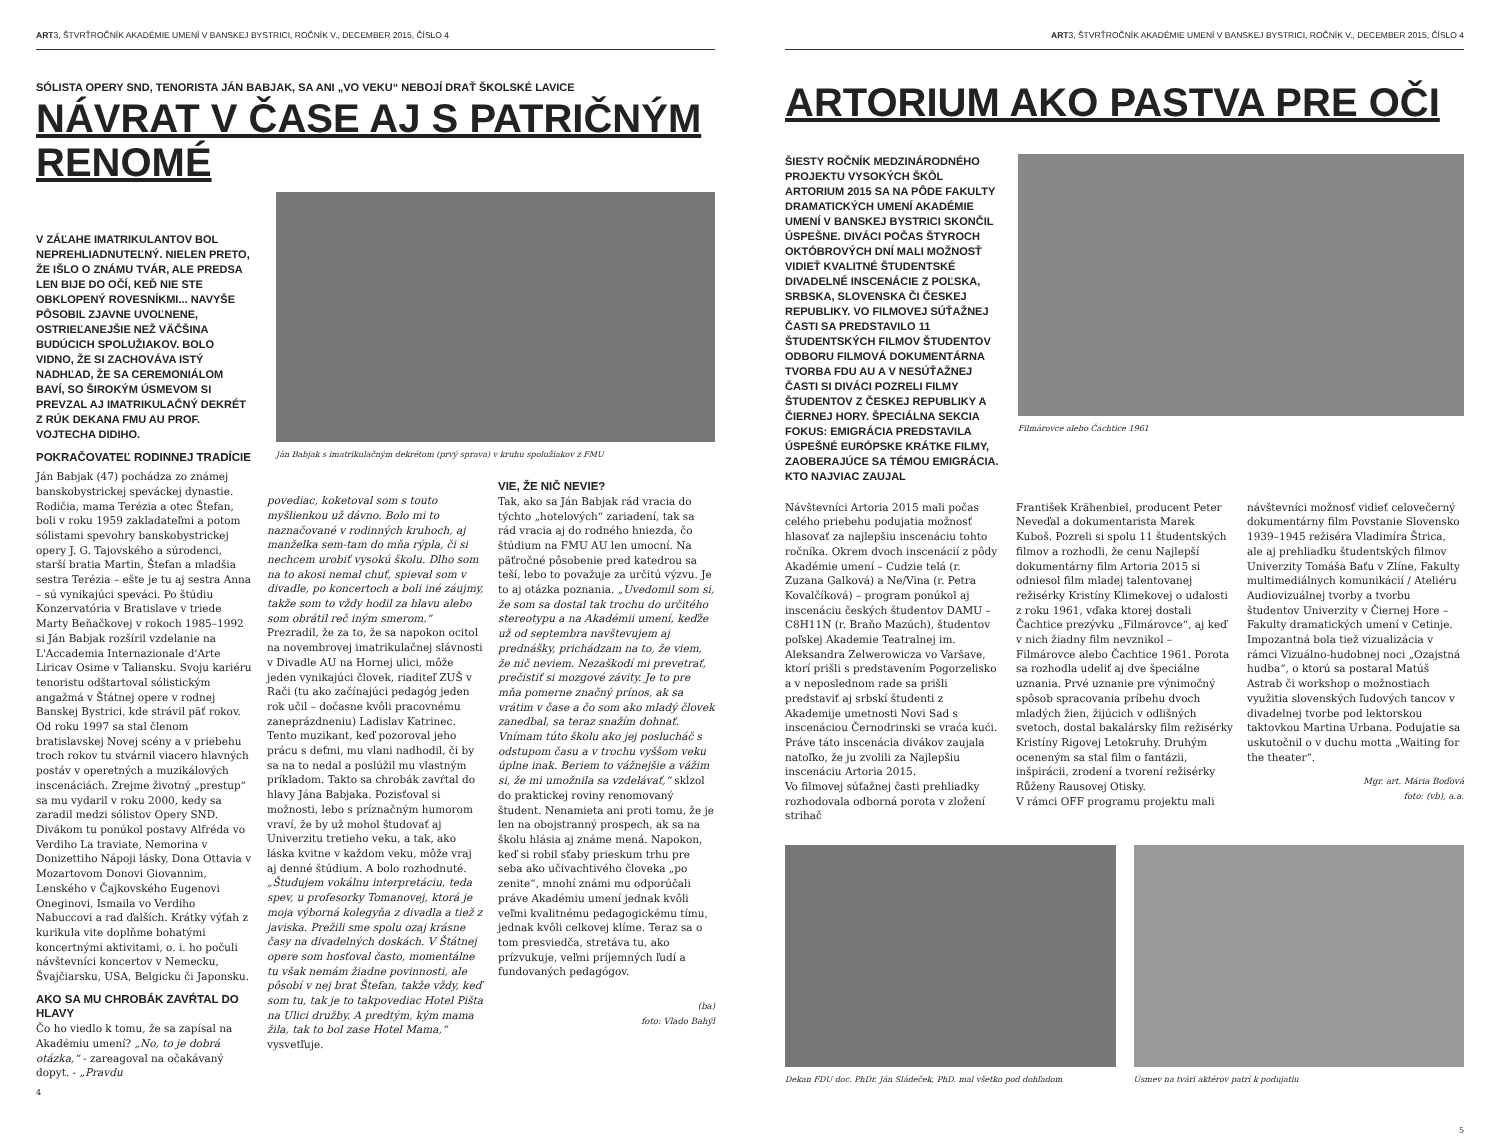ART3, ŠTVRŤROČNÍK AKADÉMIE UMENÍ V BANSKEJ BYSTRICI, ROČNÍK V., DECEMBER 2015, ČÍSLO 4
SÓLISTA OPERY SND, TENORISTA JÁN BABJAK, SA ANI „VO VEKU“ NEBOJÍ DRAŤ ŠKOLSKÉ LAVICE
NÁVRAT V ČASE AJ S PATRIČNÝM RENOMÉ
V ZÁĽAHE IMATRIKULANTOV BOL NEPREHLIADNUTEĽNÝ. NIELEN PRETO, ŽE IŠLO O ZNÁMU TVÁR, ALE PREDSA LEN BIJE DO OČÍ, KEĎ NIE STE OBKLOPENÝ ROVESNÍKMI... NAVYŠE PÔSOBIL ZJAVNE UVOĽNENE, OSTRIEĽANEJŠIE NEŽ VÄČŠINA BUDÚCICH SPOLUŽIAKOV. BOLO VIDNO, ŽE SI ZACHOVÁVA ISTÝ NADHĽAD, ŽE SA CEREMONIÁLOM BAVÍ, SO ŠIROKÝM ÚSMEVOM SI PREVZAL AJ IMATRIKULAČNÝ DEKRÉT Z RÚK DEKANA FMU AU PROF. VOJTECHA DIDIHO.
POKRAČOVATEĽ RODINNEJ TRADÍCIE
Ján Babjak s imatrikulačným dekrétom (prvý sprava) v kruhu spolužiakov z FMU
Ján Babjak (47) pochádza zo známej banskobystrickej speváckej dynastie. Rodičia, mama Terézia a otec Štefan, boli v roku 1959 zakladateľmi a potom sólistami spevohry banskobystrickej opery J. G. Tajovského a súrodenci, starší bratia Martin, Štefan a mladšia sestra Terézia – ešte je tu aj sestra Anna – sú vynikajúci speváci. Po štúdiu Konzervatória v Bratislave v triede Marty Beňačkovej v rokoch 1985–1992 si Ján Babjak rozšíril vzdelanie na L'Accademia Internazionale d'Arte Liricav Osime v Taliansku. Svoju kariéru tenoristu odštartoval sólistickým angažmá v Štátnej opere v rodnej Banskej Bystrici, kde strávil päť rokov. Od roku 1997 sa stal členom bratislavskej Novej scény a v priebehu troch rokov tu stvárnil viacero hlavných postáv v operetných a muzikálových inscenáciách. Zrejme životný „prestup“ sa mu vydaril v roku 2000, kedy sa zaradil medzi sólistov Opery SND. Divákom tu ponúkol postavy Alfréda vo Verdiho La traviate, Nemorina v Donizettiho Nápoji lásky, Dona Ottavia v Mozartovom Donovi Giovannim, Lenského v Čajkovského Eugenovi Oneginovi, Ismaila vo Verdiho Nabuccovi a rad ďalších. Krátky výťah z kurikula vite doplňme bohatými koncertnými aktivitami, o. i. ho počuli návštevníci koncertov v Nemecku, Švajčiarsku, USA, Belgicku či Japonsku.
AKO SA MU CHROBÁK ZAVŔTAL DO HLAVY
Čo ho viedlo k tomu, že sa zapísal na Akadémiu umení? „No, to je dobrá otázka,“ - zareagoval na očakávaný dopyt. - „Pravdu
povediac, koketoval som s touto myšlienkou už dávno. Bolo mi to naznačované v rodinných kruhoch, aj manželka sem-tam do mňa rýpla, či si nechcem urobiť vysokú školu. Dlho som na to akosi nemal chuť, spieval som v divadle, po koncertoch a boli iné záujmy, takže som to vždy hodil za hlavu alebo som obrátil reč iným smerom.“ Prezradil, že za to, že sa napokon ocitol na novembrovej imatrikulačnej slávnosti v Divadle AU na Hornej ulici, môže jeden vynikajúci človek, riaditeľ ZUŠ v Rači (tu ako začínajúci pedagóg jeden rok učil – dočasne kvôli pracovnému zaneprázdneniu) Ladislav Katrinec. Tento muzikant, keď pozoroval jeho prácu s deťmi, mu vlani nadhodil, či by sa na to nedal a poslúžil mu vlastným príkladom. Takto sa chrobák zavŕtal do hlavy Jána Babjaka. Pozisťoval si možnosti, lebo s príznačným humorom vraví, že by už mohol študovať aj Univerzitu tretieho veku, a tak, ako láska kvitne v každom veku, môže vraj aj denné štúdium. A bolo rozhodnuté. „Študujem vokálnu interpretáciu, teda spev, u profesorky Tomanovej, ktorá je moja výborná kolegyňa z divadla a tiež z javiska. Prežili sme spolu ozaj krásne časy na divadelných doskách. V Štátnej opere som hosťoval často, momentálne tu však nemám žiadne povinnosti, ale pôsobí v nej brat Štefan, takže vždy, keď som tu, tak je to takpovediac Hotel Pišta na Ulici družby. A predtým, kým mama žila, tak to bol zase Hotel Mama,“ vysvetľuje.
VIE, ŽE NIČ NEVIE?
Tak, ako sa Ján Babjak rád vracia do týchto „hotelových“ zariadení, tak sa rád vracia aj do rodného hniezda, čo štúdium na FMU AU len umocní. Na päťročné pôsobenie pred katedrou sa teší, lebo to považuje za určitú výzvu. Je to aj otázka poznania. „Uvedomil som si, že som sa dostal tak trochu do určitého stereotypu a na Akadémii umení, keďže už od septembra navštevujem aj prednášky, prichádzam na to, že viem, že nič neviem. Nezaškodí mi prevetrať, prečistiť si mozgové závity. Je to pre mňa pomerne značný prínos, ak sa vrátim v čase a čo som ako mladý človek zanedbal, sa teraz snažím dohnať. Vnímam túto školu ako jej poslucháč s odstupom času a v trochu vyššom veku úplne inak. Beriem to vážnejšie a vážim si, že mi umožnila sa vzdelávať,“ skĺzol do praktickej roviny renomovaný študent. Nenamieta ani proti tomu, že je len na obojstranný prospech, ak sa na školu hlásia aj známe mená. Napokon, keď si robil sťaby prieskum trhu pre seba ako učivachtivého človeka „po zenite“, mnohí známi mu odporúčali práve Akadémiu umení jednak kvôli veľmi kvalitnému pedagogickému tímu, jednak kvôli celkovej klíme. Teraz sa o tom presviedča, stretáva tu, ako prízvukuje, veľmi príjemných ľudí a fundovaných pedagógov.
(ba)
foto: Vlado Bahýl
4
ART3, ŠTVRŤROČNÍK AKADÉMIE UMENÍ V BANSKEJ BYSTRICI, ROČNÍK V., DECEMBER 2015, ČÍSLO 4
ARTORIUM AKO PASTVA PRE OČI
ŠIESTY ROČNÍK MEDZINÁRODNÉHO PROJEKTU VYSOKÝCH ŠKÔL ARTORIUM 2015 SA NA PÔDE FAKULTY DRAMATICKÝCH UMENÍ AKADÉMIE UMENÍ V BANSKEJ BYSTRICI SKONČIL ÚSPEŠNE. DIVÁCI POČAS ŠTYROCH OKTÓBROVÝCH DNÍ MALI MOŽNOSŤ VIDIEŤ KVALITNÉ ŠTUDENTSKÉ DIVADELNÉ INSCENÁCIE Z POĽSKA, SRBSKA, SLOVENSKA ČI ČESKEJ REPUBLIKY. VO FILMOVEJ SÚŤAŽNEJ ČASTI SA PREDSTAVILO 11 ŠTUDENTSKÝCH FILMOV ŠTUDENTOV ODBORU FILMOVÁ DOKUMENTÁRNA TVORBA FDU AU A V NESÚŤAŽNEJ ČASTI SI DIVÁCI POZRELI FILMY ŠTUDENTOV Z ČESKEJ REPUBLIKY A ČIERNEJ HORY. ŠPECIÁLNA SEKCIA FOKUS: EMIGRÁCIA PREDSTAVILA ÚSPEŠNÉ EURÓPSKE KRÁTKE FILMY, ZAOBERAJÚCE SA TÉMOU EMIGRÁCIA. KTO NAJVIAC ZAUJAL
Filmárovce alebo Čachtice 1961
Návštevníci Artoria 2015 mali počas celého priebehu podujatia možnosť hlasovať za najlepšiu inscenáciu tohto ročníka. Okrem dvoch inscenácií z pôdy Akadémie umení – Cudzie telá (r. Zuzana Galková) a Ne/Vina (r. Petra Kovalčíková) – program ponúkol aj inscenáciu českých študentov DAMU – C8H11N (r. Braňo Mazúch), študentov poľskej Akademie Teatralnej im. Aleksandra Zelwerowicza vo Varšave, ktorí prišli s predstavením Pogorzelisko a v neposlednom rade sa prišli predstaviť aj srbskí študenti z Akademije umetnosti Novi Sad s inscenáciou Černodrinski se vraća kući. Práve táto inscenácia divákov zaujala natoľko, že ju zvolili za Najlepšiu inscenáciu Artoria 2015.
Vo filmovej súťažnej časti prehliadky rozhodovala odborná porota v zložení strihač
František Krähenbiel, producent Peter Neveďal a dokumentarista Marek Kuboš. Pozreli si spolu 11 študentských filmov a rozhodli, že cenu Najlepší dokumentárny film Artoria 2015 si odniesol film mladej talentovanej režisérky Kristíny Klimekovej o udalosti z roku 1961, vďaka ktorej dostali Čachtice prezývku „Filmárovce“, aj keď v nich žiadny film nevznikol – Filmárovce alebo Čachtice 1961. Porota sa rozhodla udeliť aj dve špeciálne uznania. Prvé uznanie pre výnimočný spôsob spracovania príbehu dvoch mladých žien, žijúcich v odlišných svetoch, dostal bakalársky film režisérky Kristíny Rigovej Letokruhy. Druhým oceneným sa stal film o fantázii, inšpirácii, zrodení a tvorení režisérky Růženy Rausovej Otisky.
V rámci OFF programu projektu mali
návštevníci možnosť vidieť celovečerný dokumentárny film Povstanie Slovensko 1939–1945 režiséra Vladimíra Štrica, ale aj prehliadku študentských filmov Univerzity Tomáša Baťu v Zlíne, Fakulty multimediálnych komunikácií / Ateliéru Audiovizuálnej tvorby a tvorbu študentov Univerzity v Čiernej Hore – Fakulty dramatických umení v Cetinje. Impozantná bola tiež vizualizácia v rámci Vizuálno-hudobnej noci „Ozajstná hudba“, o ktorú sa postaral Matúš Astrab či workshop o možnostiach využitia slovenských ľudových tancov v divadelnej tvorbe pod lektorskou taktovkou Martina Urbana. Podujatie sa uskutočnil o v duchu motta „Waiting for the theater“.
Mgr. art. Mária Boďová
foto: (vb), a.a.
Dekan FDU doc. PhDr. Ján Sládeček, PhD. mal všetko pod dohľadom
Úsmev na tvári aktérov patrí k podujatiu
5